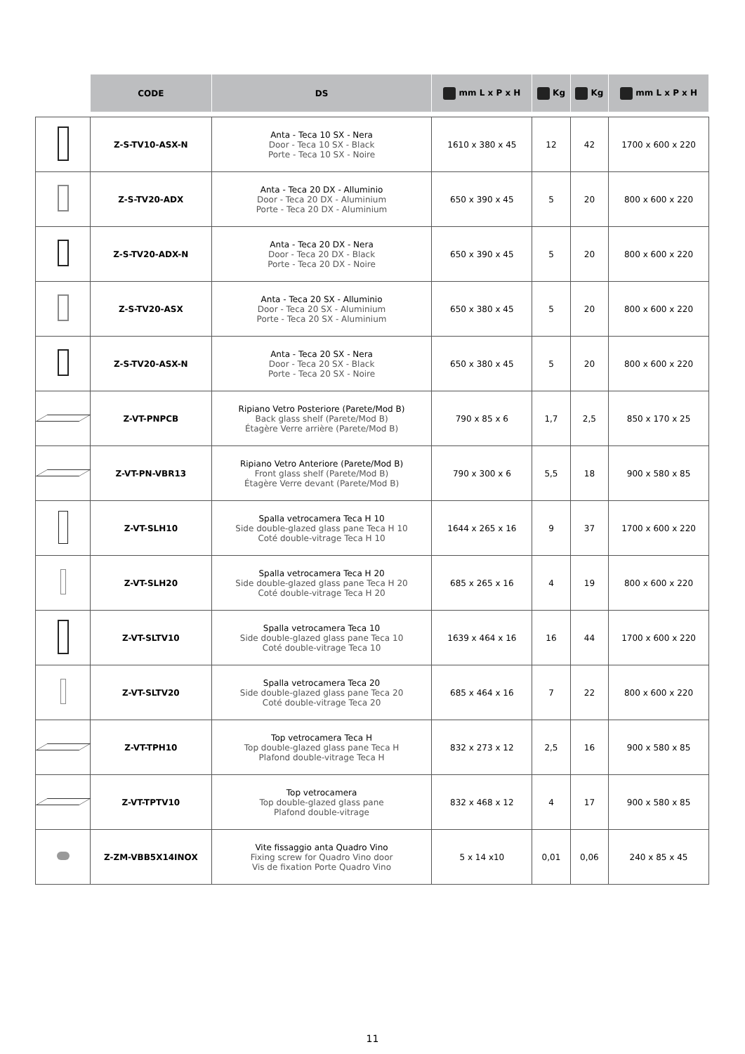| | CODE | DS | mm L x P x H | Kg | Kg | mm L x P x H |
| --- | --- | --- | --- | --- | --- | --- |
| | Z-S-TV10-ASX-N | Anta - Teca 10 SX - Nera Door - Teca 10 SX - Black Porte - Teca 10 SX - Noire | 1610 x 380 x 45 | 12 | 42 | 1700 x 600 x 220 |
| | Z-S-TV20-ADX | Anta - Teca 20 DX - Alluminio Door - Teca 20 DX - Aluminium Porte - Teca 20 DX - Aluminium | 650 x 390 x 45 | 5 | 20 | 800 x 600 x 220 |
| | Z-S-TV20-ADX-N | Anta - Teca 20 DX - Nera Door - Teca 20 DX - Black Porte - Teca 20 DX - Noire | 650 x 390 x 45 | 5 | 20 | 800 x 600 x 220 |
| | Z-S-TV20-ASX | Anta - Teca 20 SX - Alluminio Door - Teca 20 SX - Aluminium Porte - Teca 20 SX - Aluminium | 650 x 380 x 45 | 5 | 20 | 800 x 600 x 220 |
| | Z-S-TV20-ASX-N | Anta - Teca 20 SX - Nera Door - Teca 20 SX - Black Porte - Teca 20 SX - Noire | 650 x 380 x 45 | 5 | 20 | 800 x 600 x 220 |
| | Z-VT-PNPCB | Ripiano Vetro Posteriore (Parete/Mod B) Back glass shelf (Parete/Mod B) Étagère Verre arrière (Parete/Mod B) | 790 x 85 x 6 | 1,7 | 2,5 | 850 x 170 x 25 |
| | Z-VT-PN-VBR13 | Ripiano Vetro Anteriore (Parete/Mod B) Front glass shelf (Parete/Mod B) Étagère Verre devant (Parete/Mod B) | 790 x 300 x 6 | 5,5 | 18 | 900 x 580 x 85 |
| | Z-VT-SLH10 | Spalla vetrocamera Teca H 10 Side double-glazed glass pane Teca H 10 Coté double-vitrage Teca H 10 | 1644 x 265 x 16 | 9 | 37 | 1700 x 600 x 220 |
| | Z-VT-SLH20 | Spalla vetrocamera Teca H 20 Side double-glazed glass pane Teca H 20 Coté double-vitrage Teca H 20 | 685 x 265 x 16 | 4 | 19 | 800 x 600 x 220 |
| | Z-VT-SLTV10 | Spalla vetrocamera Teca 10 Side double-glazed glass pane Teca 10 Coté double-vitrage Teca 10 | 1639 x 464 x 16 | 16 | 44 | 1700 x 600 x 220 |
| | Z-VT-SLTV20 | Spalla vetrocamera Teca 20 Side double-glazed glass pane Teca 20 Coté double-vitrage Teca 20 | 685 x 464 x 16 | 7 | 22 | 800 x 600 x 220 |
| | Z-VT-TPH10 | Top vetrocamera Teca H Top double-glazed glass pane Teca H Plafond double-vitrage Teca H | 832 x 273 x 12 | 2,5 | 16 | 900 x 580 x 85 |
| | Z-VT-TPTV10 | Top vetrocamera Top double-glazed glass pane Plafond double-vitrage | 832 x 468 x 12 | 4 | 17 | 900 x 580 x 85 |
| | Z-ZM-VBB5X14INOX | Vite fissaggio anta Quadro Vino Fixing screw for Quadro Vino door Vis de fixation Porte Quadro Vino | 5 x 14 x10 | 0,01 | 0,06 | 240 x 85 x 45 |
11